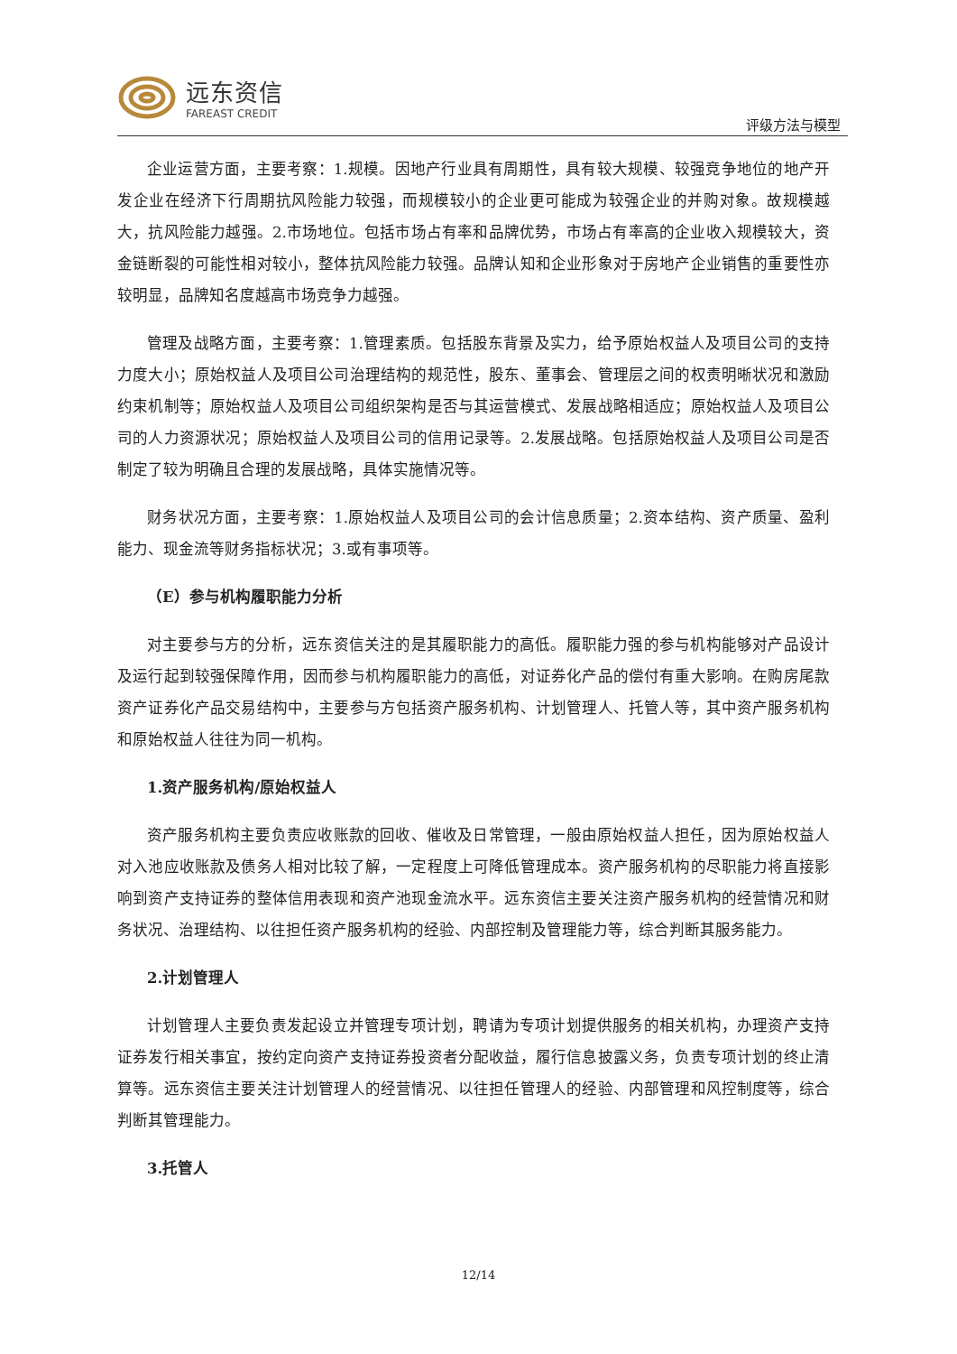远东资信
FAREAST CREDIT
评级方法与模型
企业运营方面，主要考察：1.规模。因地产行业具有周期性，具有较大规模、较强竞争地位的地产开发企业在经济下行周期抗风险能力较强，而规模较小的企业更可能成为较强企业的并购对象。故规模越大，抗风险能力越强。2.市场地位。包括市场占有率和品牌优势，市场占有率高的企业收入规模较大，资金链断裂的可能性相对较小，整体抗风险能力较强。品牌认知和企业形象对于房地产企业销售的重要性亦较明显，品牌知名度越高市场竞争力越强。
管理及战略方面，主要考察：1.管理素质。包括股东背景及实力，给予原始权益人及项目公司的支持力度大小；原始权益人及项目公司治理结构的规范性，股东、董事会、管理层之间的权责明晰状况和激励约束机制等；原始权益人及项目公司组织架构是否与其运营模式、发展战略相适应；原始权益人及项目公司的人力资源状况；原始权益人及项目公司的信用记录等。2.发展战略。包括原始权益人及项目公司是否制定了较为明确且合理的发展战略，具体实施情况等。
财务状况方面，主要考察：1.原始权益人及项目公司的会计信息质量；2.资本结构、资产质量、盈利能力、现金流等财务指标状况；3.或有事项等。
（E）参与机构履职能力分析
对主要参与方的分析，远东资信关注的是其履职能力的高低。履职能力强的参与机构能够对产品设计及运行起到较强保障作用，因而参与机构履职能力的高低，对证券化产品的偿付有重大影响。在购房尾款资产证券化产品交易结构中，主要参与方包括资产服务机构、计划管理人、托管人等，其中资产服务机构和原始权益人往往为同一机构。
1.资产服务机构/原始权益人
资产服务机构主要负责应收账款的回收、催收及日常管理，一般由原始权益人担任，因为原始权益人对入池应收账款及债务人相对比较了解，一定程度上可降低管理成本。资产服务机构的尽职能力将直接影响到资产支持证券的整体信用表现和资产池现金流水平。远东资信主要关注资产服务机构的经营情况和财务状况、治理结构、以往担任资产服务机构的经验、内部控制及管理能力等，综合判断其服务能力。
2.计划管理人
计划管理人主要负责发起设立并管理专项计划，聘请为专项计划提供服务的相关机构，办理资产支持证券发行相关事宜，按约定向资产支持证券投资者分配收益，履行信息披露义务，负责专项计划的终止清算等。远东资信主要关注计划管理人的经营情况、以往担任管理人的经验、内部管理和风控制度等，综合判断其管理能力。
3.托管人
12/14